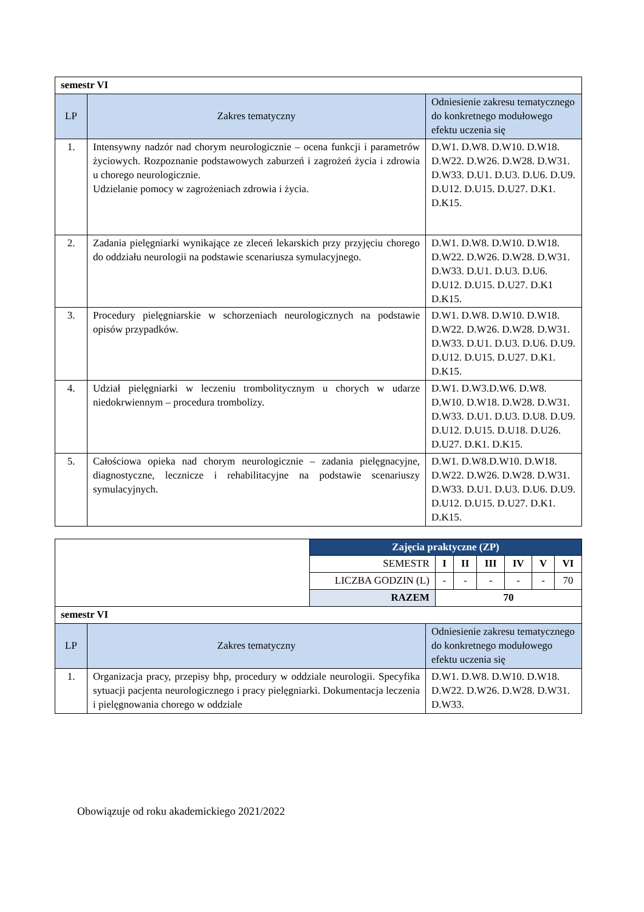| semestr VI | | |
| LP | Zakres tematyczny | Odniesienie zakresu tematycznego do konkretnego modułowego efektu uczenia się |
| 1. | Intensywny nadzór nad chorym neurologicznie – ocena funkcji i parametrów życiowych. Rozpoznanie podstawowych zaburzeń i zagrożeń życia i zdrowia u chorego neurologicznie. Udzielanie pomocy w zagrożeniach zdrowia i życia. | D.W1. D.W8. D.W10. D.W18. D.W22. D.W26. D.W28. D.W31. D.W33. D.U1. D.U3. D.U6. D.U9. D.U12. D.U15. D.U27. D.K1. D.K15. |
| 2. | Zadania pielęgniarki wynikające ze zleceń lekarskich przy przyjęciu chorego do oddziału neurologii na podstawie scenariusza symulacyjnego. | D.W1. D.W8. D.W10. D.W18. D.W22. D.W26. D.W28. D.W31. D.W33. D.U1. D.U3. D.U6. D.U12. D.U15. D.U27. D.K1 D.K15. |
| 3. | Procedury pielęgniarskie w schorzeniach neurologicznych na podstawie opisów przypadków. | D.W1. D.W8. D.W10. D.W18. D.W22. D.W26. D.W28. D.W31. D.W33. D.U1. D.U3. D.U6. D.U9. D.U12. D.U15. D.U27. D.K1. D.K15. |
| 4. | Udział pielęgniarki w leczeniu trombolitycznym u chorych w udarze niedokrwiennym – procedura trombolizy. | D.W1. D.W3.D.W6. D.W8. D.W10. D.W18. D.W28. D.W31. D.W33. D.U1. D.U3. D.U8. D.U9. D.U12. D.U15. D.U18. D.U26. D.U27. D.K1. D.K15. |
| 5. | Całościowa opieka nad chorym neurologicznie – zadania pielęgnacyjne, diagnostyczne, lecznicze i rehabilitacyjne na podstawie scenariuszy symulacyjnych. | D.W1. D.W8.D.W10. D.W18. D.W22. D.W26. D.W28. D.W31. D.W33. D.U1. D.U3. D.U6. D.U9. D.U12. D.U15. D.U27. D.K1. D.K15. |
| | Zajęcia praktyczne (ZP) | | | | | | |
| | SEMESTR | I | II | III | IV | V | VI |
| | LICZBA GODZIN (L) | - | - | - | - | - | 70 |
| | RAZEM | 70 | | | | | |
| semestr VI | | |
| LP | Zakres tematyczny | Odniesienie zakresu tematycznego do konkretnego modułowego efektu uczenia się |
| 1. | Organizacja pracy, przepisy bhp, procedury w oddziale neurologii. Specyfika sytuacji pacjenta neurologicznego i pracy pielęgniarki. Dokumentacja leczenia i pielęgnowania chorego w oddziale | D.W1. D.W8. D.W10. D.W18. D.W22. D.W26. D.W28. D.W31. D.W33. |
Obowiązuje od roku akademickiego 2021/2022